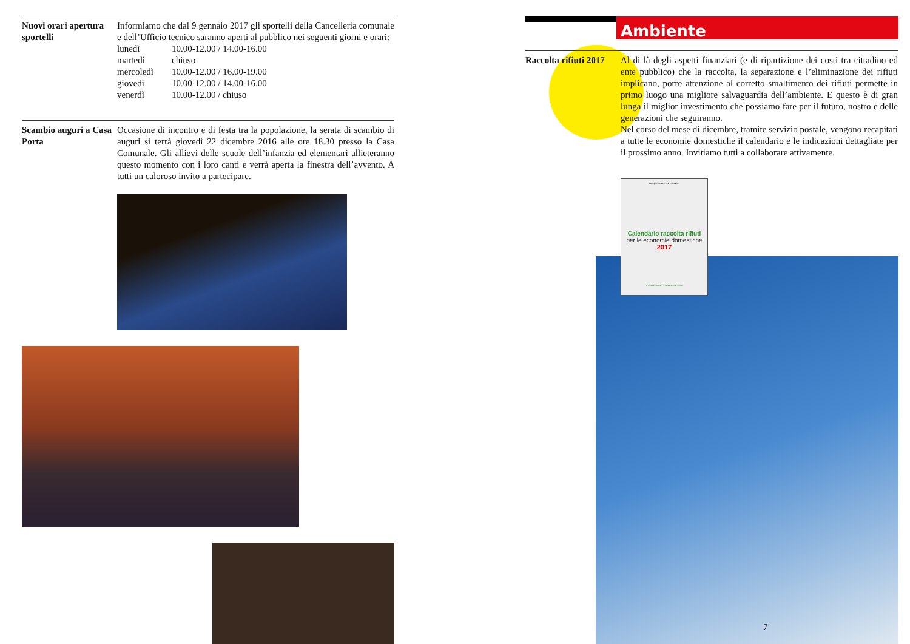Nuovi orari apertura sportelli
Informiamo che dal 9 gennaio 2017 gli sportelli della Cancelleria comunale e dell’Ufficio tecnico saranno aperti al pubblico nei seguenti giorni e orari:
| lunedì | 10.00-12.00 / 14.00-16.00 |
| martedì | chiuso |
| mercoledì | 10.00-12.00 / 16.00-19.00 |
| giovedì | 10.00-12.00 / 14.00-16.00 |
| venerdì | 10.00-12.00 / chiuso |
Scambio auguri a Casa Porta
Occasione di incontro e di festa tra la popolazione, la serata di scambio di auguri si terrà giovedì 22 dicembre 2016 alle ore 18.30 presso la Casa Comunale. Gli allievi delle scuole dell’infanzia ed elementari allieteranno questo momento con i loro canti e verrà aperta la finestra dell’avvento. A tutti un caloroso invito a partecipare.
Ambiente
Raccolta rifiuti 2017
Al di là degli aspetti finanziari (e di ripartizione dei costi tra cittadino ed ente pubblico) che la raccolta, la separazione e l’eliminazione dei rifiuti implicano, porre attenzione al corretto smaltimento dei rifiuti permette in primo luogo una migliore salvaguardia dell’ambiente. E questo è di gran lunga il miglior investimento che possiamo fare per il futuro, nostro e delle generazioni che seguiranno.
Nel corso del mese di dicembre, tramite servizio postale, vengono recapitati a tutte le economie domestiche il calendario e le indicazioni dettagliate per il prossimo anno. Invitiamo tutti a collaborare attivamente.
Municipio di Manno · Per informazioni
Calendario raccolta rifiuti
per le economie domestiche
2017
Si prega di rispettare le date e gli orari indicati
7